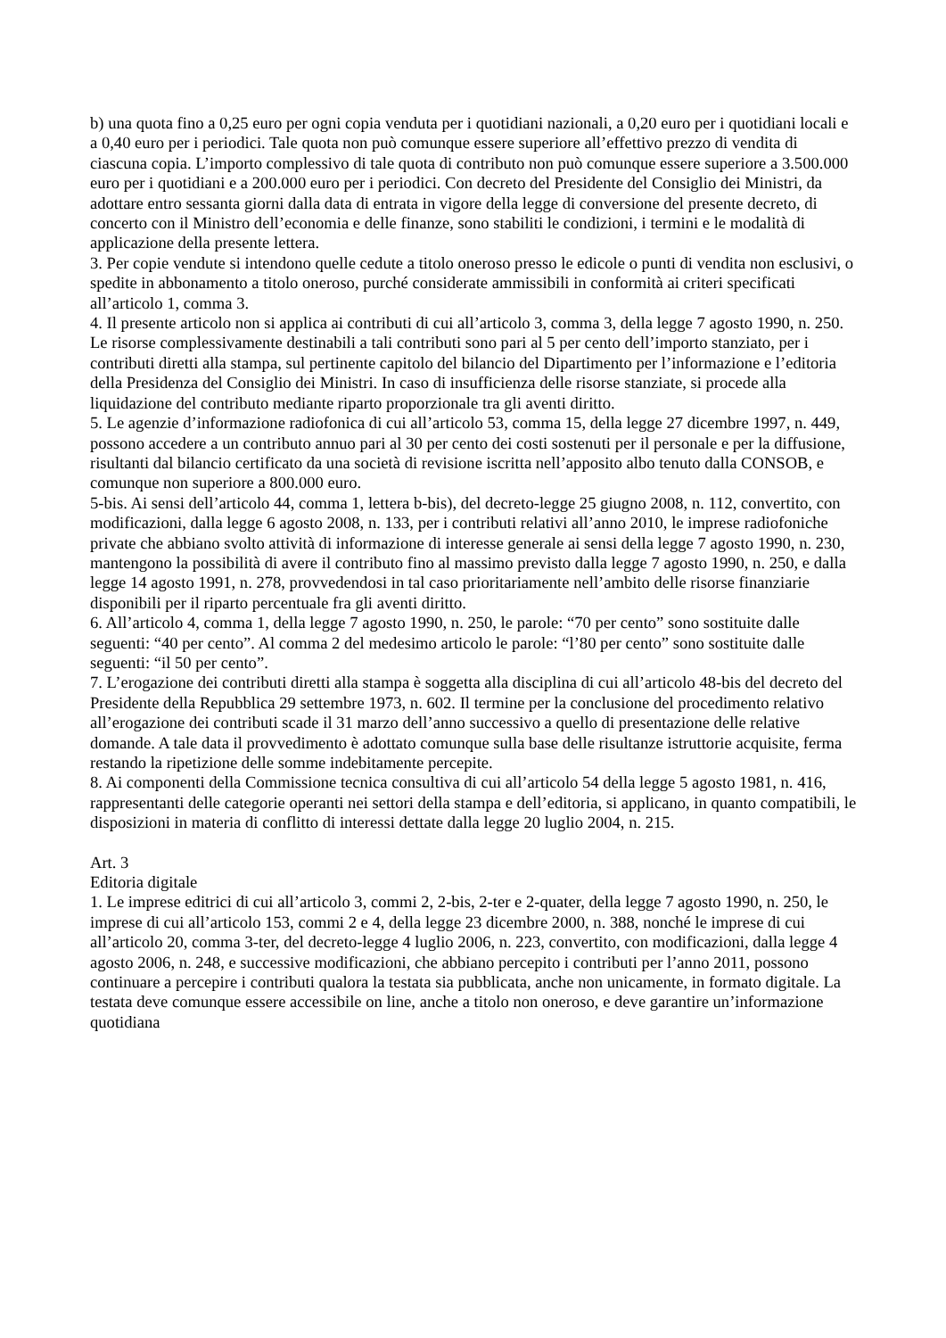b) una quota fino a 0,25 euro per ogni copia venduta per i quotidiani nazionali, a 0,20 euro per i quotidiani locali e a 0,40 euro per i periodici. Tale quota non può comunque essere superiore all’effettivo prezzo di vendita di ciascuna copia. L’importo complessivo di tale quota di contributo non può comunque essere superiore a 3.500.000 euro per i quotidiani e a 200.000 euro per i periodici. Con decreto del Presidente del Consiglio dei Ministri, da adottare entro sessanta giorni dalla data di entrata in vigore della legge di conversione del presente decreto, di concerto con il Ministro dell’economia e delle finanze, sono stabiliti le condizioni, i termini e le modalità di applicazione della presente lettera.
3. Per copie vendute si intendono quelle cedute a titolo oneroso presso le edicole o punti di vendita non esclusivi, o spedite in abbonamento a titolo oneroso, purché considerate ammissibili in conformità ai criteri specificati all’articolo 1, comma 3.
4. Il presente articolo non si applica ai contributi di cui all’articolo 3, comma 3, della legge 7 agosto 1990, n. 250. Le risorse complessivamente destinabili a tali contributi sono pari al 5 per cento dell’importo stanziato, per i contributi diretti alla stampa, sul pertinente capitolo del bilancio del Dipartimento per l’informazione e l’editoria della Presidenza del Consiglio dei Ministri. In caso di insufficienza delle risorse stanziate, si procede alla liquidazione del contributo mediante riparto proporzionale tra gli aventi diritto.
5. Le agenzie d’informazione radiofonica di cui all’articolo 53, comma 15, della legge 27 dicembre 1997, n. 449, possono accedere a un contributo annuo pari al 30 per cento dei costi sostenuti per il personale e per la diffusione, risultanti dal bilancio certificato da una società di revisione iscritta nell’apposito albo tenuto dalla CONSOB, e comunque non superiore a 800.000 euro.
5-bis. Ai sensi dell’articolo 44, comma 1, lettera b-bis), del decreto-legge 25 giugno 2008, n. 112, convertito, con modificazioni, dalla legge 6 agosto 2008, n. 133, per i contributi relativi all’anno 2010, le imprese radiofoniche private che abbiano svolto attività di informazione di interesse generale ai sensi della legge 7 agosto 1990, n. 230, mantengono la possibilità di avere il contributo fino al massimo previsto dalla legge 7 agosto 1990, n. 250, e dalla legge 14 agosto 1991, n. 278, provvedendosi in tal caso prioritariamente nell’ambito delle risorse finanziarie disponibili per il riparto percentuale fra gli aventi diritto.
6. All’articolo 4, comma 1, della legge 7 agosto 1990, n. 250, le parole: “70 per cento” sono sostituite dalle seguenti: “40 per cento”. Al comma 2 del medesimo articolo le parole: “l’80 per cento” sono sostituite dalle seguenti: “il 50 per cento”.
7. L’erogazione dei contributi diretti alla stampa è soggetta alla disciplina di cui all’articolo 48-bis del decreto del Presidente della Repubblica 29 settembre 1973, n. 602. Il termine per la conclusione del procedimento relativo all’erogazione dei contributi scade il 31 marzo dell’anno successivo a quello di presentazione delle relative domande. A tale data il provvedimento è adottato comunque sulla base delle risultanze istruttorie acquisite, ferma restando la ripetizione delle somme indebitamente percepite.
8. Ai componenti della Commissione tecnica consultiva di cui all’articolo 54 della legge 5 agosto 1981, n. 416, rappresentanti delle categorie operanti nei settori della stampa e dell’editoria, si applicano, in quanto compatibili, le disposizioni in materia di conflitto di interessi dettate dalla legge 20 luglio 2004, n. 215.
Art. 3
Editoria digitale
1. Le imprese editrici di cui all’articolo 3, commi 2, 2-bis, 2-ter e 2-quater, della legge 7 agosto 1990, n. 250, le imprese di cui all’articolo 153, commi 2 e 4, della legge 23 dicembre 2000, n. 388, nonché le imprese di cui all’articolo 20, comma 3-ter, del decreto-legge 4 luglio 2006, n. 223, convertito, con modificazioni, dalla legge 4 agosto 2006, n. 248, e successive modificazioni, che abbiano percepito i contributi per l’anno 2011, possono continuare a percepire i contributi qualora la testata sia pubblicata, anche non unicamente, in formato digitale. La testata deve comunque essere accessibile on line, anche a titolo non oneroso, e deve garantire un’informazione quotidiana